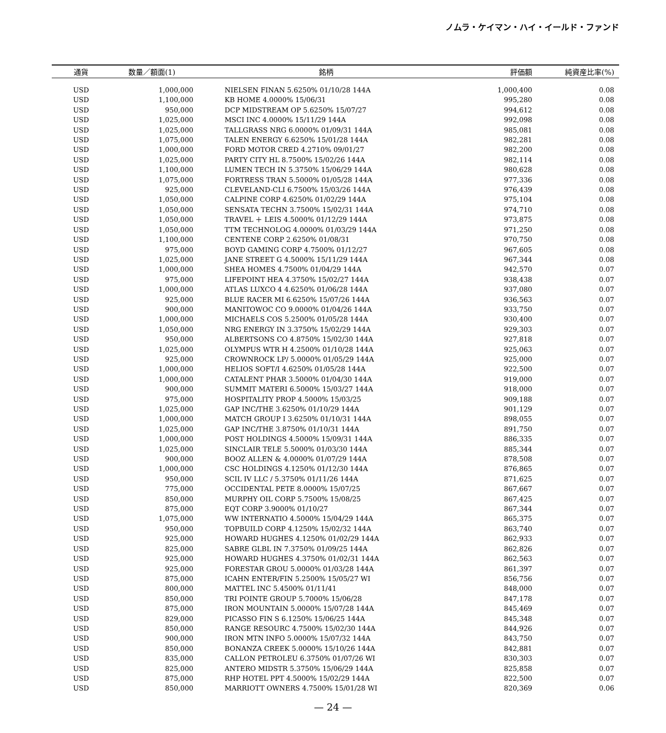ノムラ・ケイマン・ハイ・イールド・ファンド
| 通貨 | 数量／額面(1) | 銘柄 | 評価額 | 純資産比率(%) |
| --- | --- | --- | --- | --- |
| USD | 1,000,000 | NIELSEN FINAN 5.6250% 01/10/28 144A | 1,000,400 | 0.08 |
| USD | 1,100,000 | KB HOME 4.0000% 15/06/31 | 995,280 | 0.08 |
| USD | 950,000 | DCP MIDSTREAM OP 5.6250% 15/07/27 | 994,612 | 0.08 |
| USD | 1,025,000 | MSCI INC 4.0000% 15/11/29 144A | 992,098 | 0.08 |
| USD | 1,025,000 | TALLGRASS NRG 6.0000% 01/09/31 144A | 985,081 | 0.08 |
| USD | 1,075,000 | TALEN ENERGY 6.6250% 15/01/28 144A | 982,281 | 0.08 |
| USD | 1,000,000 | FORD MOTOR CRED 4.2710% 09/01/27 | 982,200 | 0.08 |
| USD | 1,025,000 | PARTY CITY HL 8.7500% 15/02/26 144A | 982,114 | 0.08 |
| USD | 1,100,000 | LUMEN TECH IN 5.3750% 15/06/29 144A | 980,628 | 0.08 |
| USD | 1,075,000 | FORTRESS TRAN 5.5000% 01/05/28 144A | 977,336 | 0.08 |
| USD | 925,000 | CLEVELAND-CLI 6.7500% 15/03/26 144A | 976,439 | 0.08 |
| USD | 1,050,000 | CALPINE CORP 4.6250% 01/02/29 144A | 975,104 | 0.08 |
| USD | 1,050,000 | SENSATA TECHN 3.7500% 15/02/31 144A | 974,710 | 0.08 |
| USD | 1,050,000 | TRAVEL ＋ LEIS 4.5000% 01/12/29 144A | 973,875 | 0.08 |
| USD | 1,050,000 | TTM TECHNOLOG 4.0000% 01/03/29 144A | 971,250 | 0.08 |
| USD | 1,100,000 | CENTENE CORP 2.6250% 01/08/31 | 970,750 | 0.08 |
| USD | 975,000 | BOYD GAMING CORP 4.7500% 01/12/27 | 967,605 | 0.08 |
| USD | 1,025,000 | JANE STREET G 4.5000% 15/11/29 144A | 967,344 | 0.08 |
| USD | 1,000,000 | SHEA HOMES 4.7500% 01/04/29 144A | 942,570 | 0.07 |
| USD | 975,000 | LIFEPOINT HEA 4.3750% 15/02/27 144A | 938,438 | 0.07 |
| USD | 1,000,000 | ATLAS LUXCO 4 4.6250% 01/06/28 144A | 937,080 | 0.07 |
| USD | 925,000 | BLUE RACER MI 6.6250% 15/07/26 144A | 936,563 | 0.07 |
| USD | 900,000 | MANITOWOC CO 9.0000% 01/04/26 144A | 933,750 | 0.07 |
| USD | 1,000,000 | MICHAELS COS 5.2500% 01/05/28 144A | 930,400 | 0.07 |
| USD | 1,050,000 | NRG ENERGY IN 3.3750% 15/02/29 144A | 929,303 | 0.07 |
| USD | 950,000 | ALBERTSONS CO 4.8750% 15/02/30 144A | 927,818 | 0.07 |
| USD | 1,025,000 | OLYMPUS WTR H 4.2500% 01/10/28 144A | 925,063 | 0.07 |
| USD | 925,000 | CROWNROCK LP/ 5.0000% 01/05/29 144A | 925,000 | 0.07 |
| USD | 1,000,000 | HELIOS SOFT/I 4.6250% 01/05/28 144A | 922,500 | 0.07 |
| USD | 1,000,000 | CATALENT PHAR 3.5000% 01/04/30 144A | 919,000 | 0.07 |
| USD | 900,000 | SUMMIT MATERI 6.5000% 15/03/27 144A | 918,000 | 0.07 |
| USD | 975,000 | HOSPITALITY PROP 4.5000% 15/03/25 | 909,188 | 0.07 |
| USD | 1,025,000 | GAP INC/THE 3.6250% 01/10/29 144A | 901,129 | 0.07 |
| USD | 1,000,000 | MATCH GROUP I 3.6250% 01/10/31 144A | 898,055 | 0.07 |
| USD | 1,025,000 | GAP INC/THE 3.8750% 01/10/31 144A | 891,750 | 0.07 |
| USD | 1,000,000 | POST HOLDINGS 4.5000% 15/09/31 144A | 886,335 | 0.07 |
| USD | 1,025,000 | SINCLAIR TELE 5.5000% 01/03/30 144A | 885,344 | 0.07 |
| USD | 900,000 | BOOZ ALLEN & 4.0000% 01/07/29 144A | 878,508 | 0.07 |
| USD | 1,000,000 | CSC HOLDINGS 4.1250% 01/12/30 144A | 876,865 | 0.07 |
| USD | 950,000 | SCIL IV LLC / 5.3750% 01/11/26 144A | 871,625 | 0.07 |
| USD | 775,000 | OCCIDENTAL PETE 8.0000% 15/07/25 | 867,667 | 0.07 |
| USD | 850,000 | MURPHY OIL CORP 5.7500% 15/08/25 | 867,425 | 0.07 |
| USD | 875,000 | EQT CORP 3.9000% 01/10/27 | 867,344 | 0.07 |
| USD | 1,075,000 | WW INTERNATIO 4.5000% 15/04/29 144A | 865,375 | 0.07 |
| USD | 950,000 | TOPBUILD CORP 4.1250% 15/02/32 144A | 863,740 | 0.07 |
| USD | 925,000 | HOWARD HUGHES 4.1250% 01/02/29 144A | 862,933 | 0.07 |
| USD | 825,000 | SABRE GLBL IN 7.3750% 01/09/25 144A | 862,826 | 0.07 |
| USD | 925,000 | HOWARD HUGHES 4.3750% 01/02/31 144A | 862,563 | 0.07 |
| USD | 925,000 | FORESTAR GROU 5.0000% 01/03/28 144A | 861,397 | 0.07 |
| USD | 875,000 | ICAHN ENTER/FIN 5.2500% 15/05/27 WI | 856,756 | 0.07 |
| USD | 800,000 | MATTEL INC 5.4500% 01/11/41 | 848,000 | 0.07 |
| USD | 850,000 | TRI POINTE GROUP 5.7000% 15/06/28 | 847,178 | 0.07 |
| USD | 875,000 | IRON MOUNTAIN 5.0000% 15/07/28 144A | 845,469 | 0.07 |
| USD | 829,000 | PICASSO FIN S 6.1250% 15/06/25 144A | 845,348 | 0.07 |
| USD | 850,000 | RANGE RESOURC 4.7500% 15/02/30 144A | 844,926 | 0.07 |
| USD | 900,000 | IRON MTN INFO 5.0000% 15/07/32 144A | 843,750 | 0.07 |
| USD | 850,000 | BONANZA CREEK 5.0000% 15/10/26 144A | 842,881 | 0.07 |
| USD | 835,000 | CALLON PETROLEU 6.3750% 01/07/26 WI | 830,303 | 0.07 |
| USD | 825,000 | ANTERO MIDSTR 5.3750% 15/06/29 144A | 825,858 | 0.07 |
| USD | 875,000 | RHP HOTEL PPT 4.5000% 15/02/29 144A | 822,500 | 0.07 |
| USD | 850,000 | MARRIOTT OWNERS 4.7500% 15/01/28 WI | 820,369 | 0.06 |
— 24 —